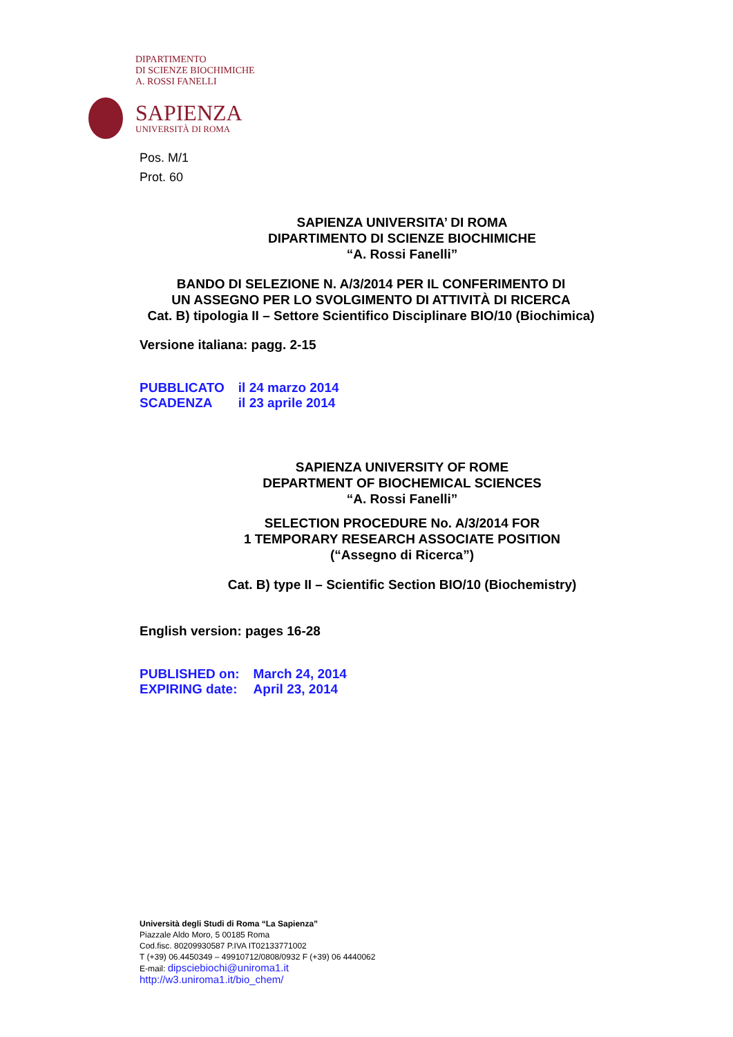DIPARTIMENTO
DI SCIENZE BIOCHIMICHE
A. ROSSI FANELLI
SAPIENZA
UNIVERSITÀ DI ROMA
Pos. M/1
Prot. 60
SAPIENZA UNIVERSITA’ DI ROMA
DIPARTIMENTO DI SCIENZE BIOCHIMICHE
“A. Rossi Fanelli”
BANDO DI SELEZIONE N. A/3/2014 PER IL CONFERIMENTO DI
UN ASSEGNO PER LO SVOLGIMENTO DI ATTIVITÀ DI RICERCA
Cat. B) tipologia II – Settore Scientifico Disciplinare BIO/10 (Biochimica)
Versione italiana: pagg. 2-15
| PUBBLICATO | il 24 marzo 2014 |
| SCADENZA | il 23 aprile 2014 |
SAPIENZA UNIVERSITY OF ROME
DEPARTMENT OF BIOCHEMICAL SCIENCES
“A. Rossi Fanelli”
SELECTION PROCEDURE No. A/3/2014 FOR
1 TEMPORARY RESEARCH ASSOCIATE POSITION
(“Assegno di Ricerca”)
Cat. B) type II – Scientific Section BIO/10 (Biochemistry)
English version: pages 16-28
| PUBLISHED on: | March 24, 2014 |
| EXPIRING date: | April 23, 2014 |
Università degli Studi di Roma “La Sapienza”
Piazzale Aldo Moro, 5 00185 Roma
Cod.fisc. 80209930587 P.IVA IT02133771002
T (+39) 06.4450349 – 49910712/0808/0932 F (+39) 06 4440062
E-mail: dipsciebiochi@uniroma1.it
http://w3.uniroma1.it/bio_chem/